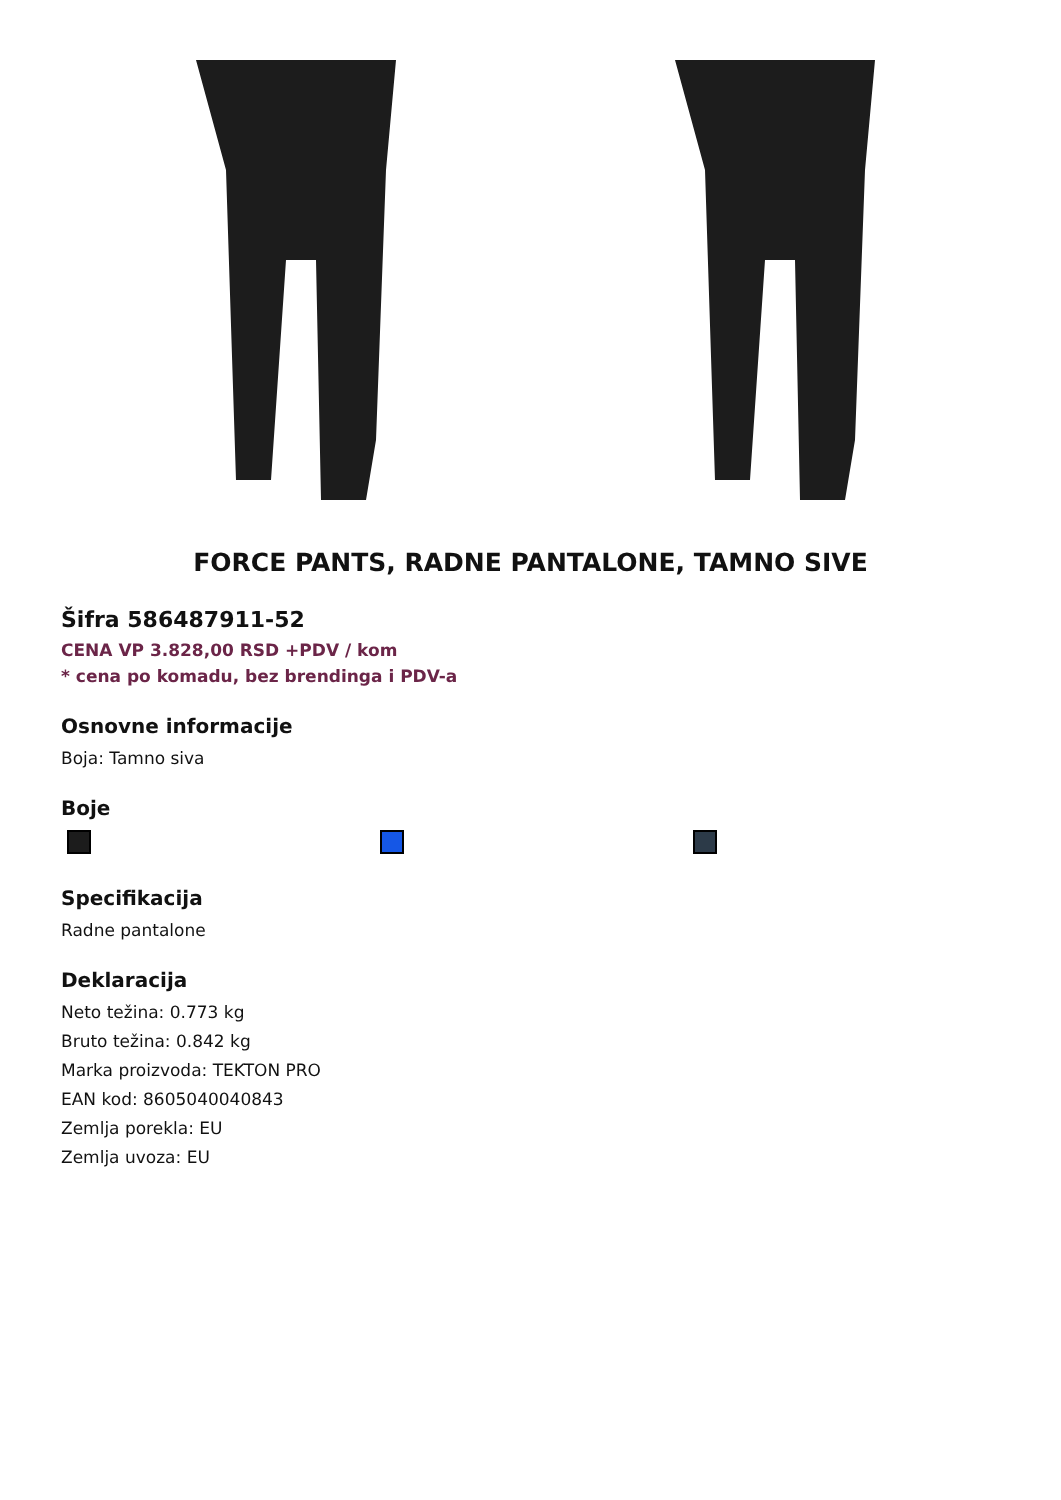FORCE PANTS, RADNE PANTALONE, TAMNO SIVE
Šifra 586487911-52
CENA VP 3.828,00 RSD +PDV / kom
* cena po komadu, bez brendinga i PDV-a
Osnovne informacije
Boja: Tamno siva
Boje
Specifikacija
Radne pantalone
Deklaracija
Neto težina: 0.773 kg
Bruto težina: 0.842 kg
Marka proizvoda: TEKTON PRO
EAN kod: 8605040040843
Zemlja porekla: EU
Zemlja uvoza: EU